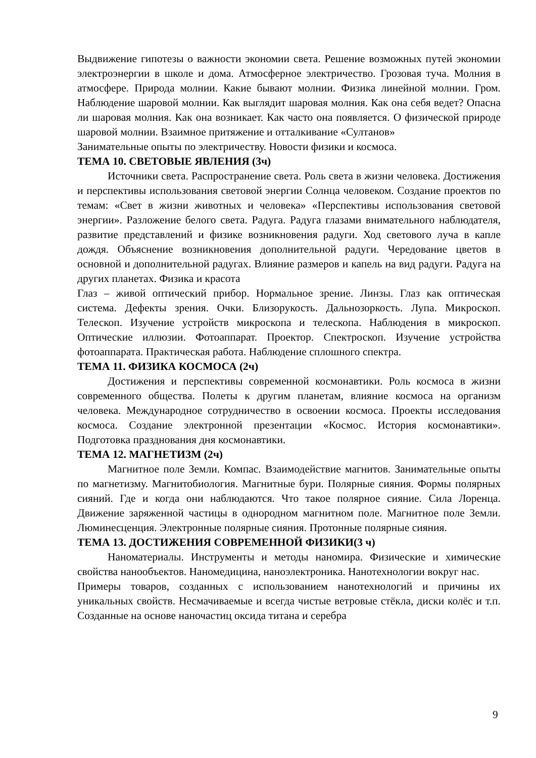Выдвижение гипотезы о важности экономии света. Решение возможных путей экономии электроэнергии в школе и дома. Атмосферное электричество. Грозовая туча. Молния в атмосфере. Природа молнии. Какие бывают молнии. Физика линейной молнии. Гром. Наблюдение шаровой молнии. Как выглядит шаровая молния. Как она себя ведет? Опасна ли шаровая молния. Как она возникает. Как часто она появляется. О физической природе шаровой молнии. Взаимное притяжение и отталкивание «Султанов»
Занимательные опыты по электричеству. Новости физики и космоса.
ТЕМА 10. СВЕТОВЫЕ ЯВЛЕНИЯ (3ч)
Источники света. Распространение света. Роль света в жизни человека. Достижения и перспективы использования световой энергии Солнца человеком. Создание проектов по темам: «Свет в жизни животных и человека» «Перспективы использования световой энергии». Разложение белого света. Радуга. Радуга глазами внимательного наблюдателя, развитие представлений и физике возникновения радуги. Ход светового луча в капле дождя. Объяснение возникновения дополнительной радуги. Чередование цветов в основной и дополнительной радугах. Влияние размеров и капель на вид радуги. Радуга на других планетах. Физика и красота
Глаз – живой оптический прибор. Нормальное зрение. Линзы. Глаз как оптическая система. Дефекты зрения. Очки. Близорукость. Дальнозоркость. Лупа. Микроскоп. Телескоп. Изучение устройств микроскопа и телескопа. Наблюдения в микроскоп. Оптические иллюзии. Фотоаппарат. Проектор. Спектроскоп. Изучение устройства фотоаппарата. Практическая работа. Наблюдение сплошного спектра.
ТЕМА 11. ФИЗИКА КОСМОСА (2ч)
Достижения и перспективы современной космонавтики. Роль космоса в жизни современного общества. Полеты к другим планетам, влияние космоса на организм человека. Международное сотрудничество в освоении космоса. Проекты исследования космоса. Создание электронной презентации «Космос. История космонавтики». Подготовка празднования дня космонавтики.
ТЕМА 12. МАГНЕТИЗМ (2ч)
Магнитное поле Земли. Компас. Взаимодействие магнитов. Занимательные опыты по магнетизму. Магнитобиология. Магнитные бури. Полярные сияния. Формы полярных сияний. Где и когда они наблюдаются. Что такое полярное сияние. Сила Лоренца. Движение заряженной частицы в однородном магнитном поле. Магнитное поле Земли. Люминесценция. Электронные полярные сияния. Протонные полярные сияния.
ТЕМА 13. ДОСТИЖЕНИЯ СОВРЕМЕННОЙ ФИЗИКИ(3 ч)
Наноматериалы. Инструменты и методы наномира. Физические и химические свойства нанообъектов. Наномедицина, наноэлектроника. Нанотехнологии вокруг нас.
Примеры товаров, созданных с использованием нанотехнологий и причины их уникальных свойств. Несмачиваемые и всегда чистые ветровые стёкла, диски колёс и т.п. Созданные на основе наночастиц оксида титана и серебра
9